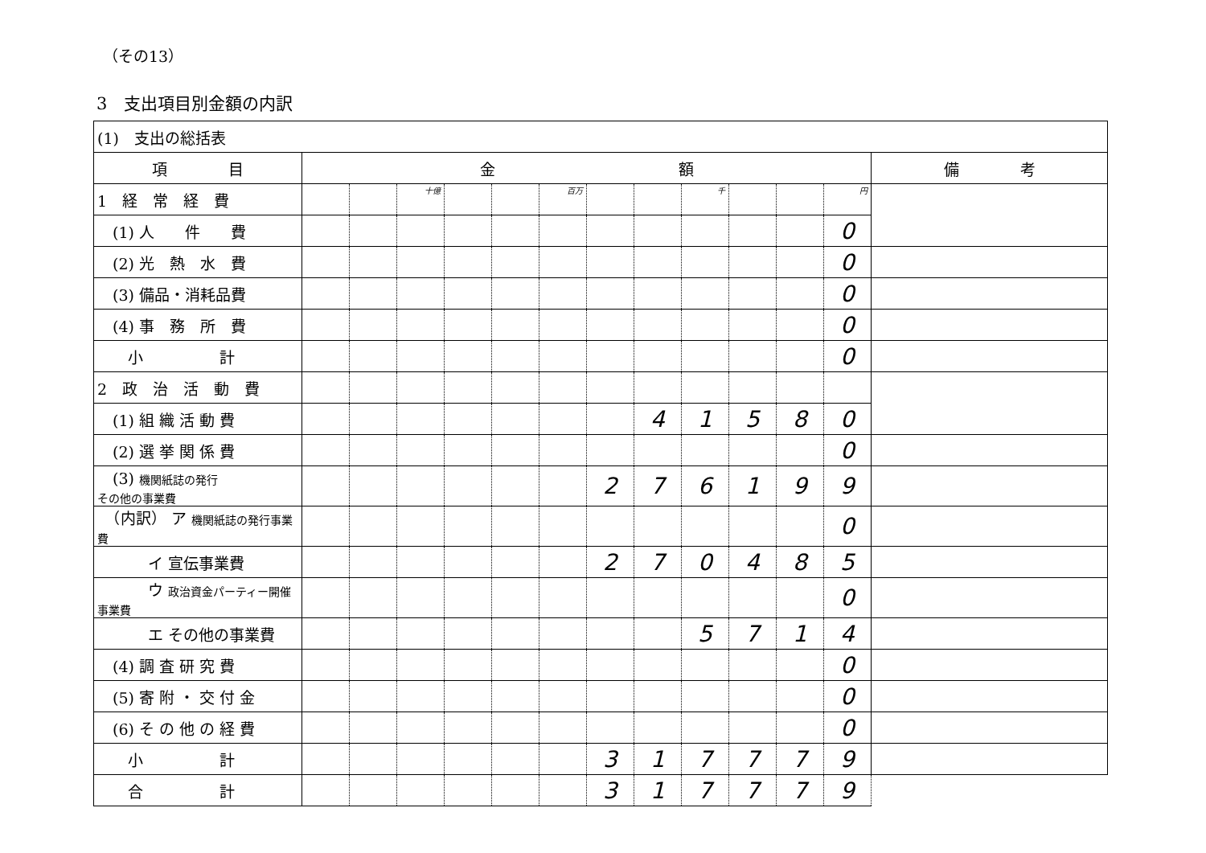（その13）
3　支出項目別金額の内訳
| (1) 支出の総括表 | | | | | | | | | | | | | |
| 項 目 | 金 額 | | | | | | | | | | | | 備 考 |
| 1 経 常 経 費 | | | 十億 | | | 百万 | | | 千 | | | 円 | |
| (1) 人 件 費 | | | | | | | | | | | | 0 | |
| (2) 光 熱 水 費 | | | | | | | | | | | | 0 | |
| (3) 備品・消耗品費 | | | | | | | | | | | | 0 | |
| (4) 事 務 所 費 | | | | | | | | | | | | 0 | |
| 小 計 | | | | | | | | | | | | 0 | |
| 2 政 治 活 動 費 | | | | | | | | | | | | | |
| (1) 組 織 活 動 費 | | | | | | | | 4 | 1 | 5 | 8 | 0 | |
| (2) 選 挙 関 係 費 | | | | | | | | | | | | 0 | |
| (3) 機関紙誌の発行 その他の事業費 | | | | | | | 2 | 7 | 6 | 1 | 9 | 9 | |
| （内訳） ア 機関紙誌の発行事業費 | | | | | | | | | | | | 0 | |
| イ 宣伝事業費 | | | | | | | 2 | 7 | 0 | 4 | 8 | 5 | |
| ウ 政治資金パーティー開催事業費 | | | | | | | | | | | | 0 | |
| エ その他の事業費 | | | | | | | | | 5 | 7 | 1 | 4 | |
| (4) 調 査 研 究 費 | | | | | | | | | | | | 0 | |
| (5) 寄 附 ・ 交 付 金 | | | | | | | | | | | | 0 | |
| (6) そ の 他 の 経 費 | | | | | | | | | | | | 0 | |
| 小 計 | | | | | | | 3 | 1 | 7 | 7 | 7 | 9 | |
| 合 計 | | | | | | | 3 | 1 | 7 | 7 | 7 | 9 | |